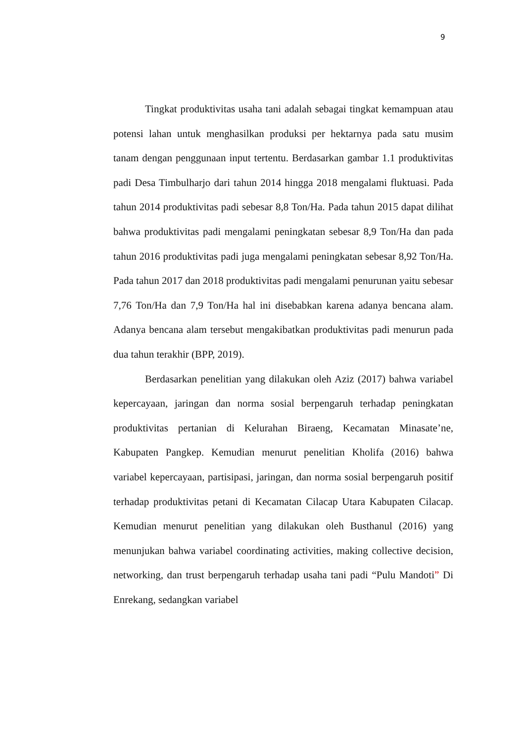9
Tingkat produktivitas usaha tani adalah sebagai tingkat kemampuan atau potensi lahan untuk menghasilkan produksi per hektarnya pada satu musim tanam dengan penggunaan input tertentu. Berdasarkan gambar 1.1 produktivitas padi Desa Timbulharjo dari tahun 2014 hingga 2018 mengalami fluktuasi. Pada tahun 2014 produktivitas padi sebesar 8,8 Ton/Ha. Pada tahun 2015 dapat dilihat bahwa produktivitas padi mengalami peningkatan sebesar 8,9 Ton/Ha dan pada tahun 2016 produktivitas padi juga mengalami peningkatan sebesar 8,92 Ton/Ha. Pada tahun 2017 dan 2018 produktivitas padi mengalami penurunan yaitu sebesar 7,76 Ton/Ha dan 7,9 Ton/Ha hal ini disebabkan karena adanya bencana alam. Adanya bencana alam tersebut mengakibatkan produktivitas padi menurun pada dua tahun terakhir (BPP, 2019).
Berdasarkan penelitian yang dilakukan oleh Aziz (2017) bahwa variabel kepercayaan, jaringan dan norma sosial berpengaruh terhadap peningkatan produktivitas pertanian di Kelurahan Biraeng, Kecamatan Minasate’ne, Kabupaten Pangkep. Kemudian menurut penelitian Kholifa (2016) bahwa variabel kepercayaan, partisipasi, jaringan, dan norma sosial berpengaruh positif terhadap produktivitas petani di Kecamatan Cilacap Utara Kabupaten Cilacap. Kemudian menurut penelitian yang dilakukan oleh Busthanul (2016) yang menunjukan bahwa variabel coordinating activities, making collective decision, networking, dan trust berpengaruh terhadap usaha tani padi “Pulu Mandoti” Di Enrekang, sedangkan variabel